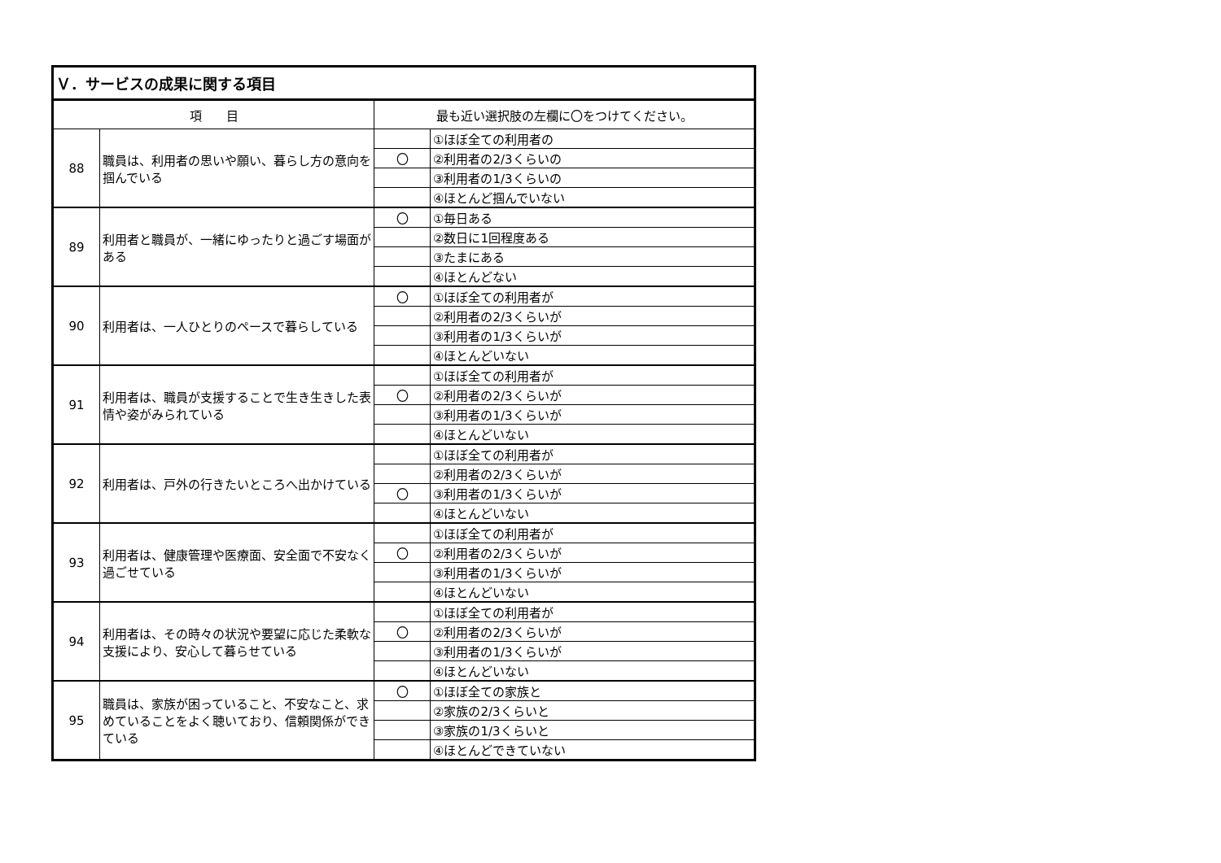| Ｖ．サービスの成果に関する項目 | | | |
| --- | --- | --- | --- |
| 項 目 | | 最も近い選択肢の左欄に〇をつけてください。 | |
| 88 | 職員は、利用者の思いや願い、暮らし方の意向を掴んでいる | | ①ほぼ全ての利用者の |
| | | 〇 | ②利用者の2/3くらいの |
| | | | ③利用者の1/3くらいの |
| | | | ④ほとんど掴んでいない |
| 89 | 利用者と職員が、一緒にゆったりと過ごす場面がある | 〇 | ①毎日ある |
| | | | ②数日に1回程度ある |
| | | | ③たまにある |
| | | | ④ほとんどない |
| 90 | 利用者は、一人ひとりのペースで暮らしている | 〇 | ①ほぼ全ての利用者が |
| | | | ②利用者の2/3くらいが |
| | | | ③利用者の1/3くらいが |
| | | | ④ほとんどいない |
| 91 | 利用者は、職員が支援することで生き生きした表情や姿がみられている | | ①ほぼ全ての利用者が |
| | | 〇 | ②利用者の2/3くらいが |
| | | | ③利用者の1/3くらいが |
| | | | ④ほとんどいない |
| 92 | 利用者は、戸外の行きたいところへ出かけている | | ①ほぼ全ての利用者が |
| | | | ②利用者の2/3くらいが |
| | | 〇 | ③利用者の1/3くらいが |
| | | | ④ほとんどいない |
| 93 | 利用者は、健康管理や医療面、安全面で不安なく過ごせている | | ①ほぼ全ての利用者が |
| | | 〇 | ②利用者の2/3くらいが |
| | | | ③利用者の1/3くらいが |
| | | | ④ほとんどいない |
| 94 | 利用者は、その時々の状況や要望に応じた柔軟な支援により、安心して暮らせている | | ①ほぼ全ての利用者が |
| | | 〇 | ②利用者の2/3くらいが |
| | | | ③利用者の1/3くらいが |
| | | | ④ほとんどいない |
| 95 | 職員は、家族が困っていること、不安なこと、求めていることをよく聴いており、信頼関係ができている | 〇 | ①ほぼ全ての家族と |
| | | | ②家族の2/3くらいと |
| | | | ③家族の1/3くらいと |
| | | | ④ほとんどできていない |